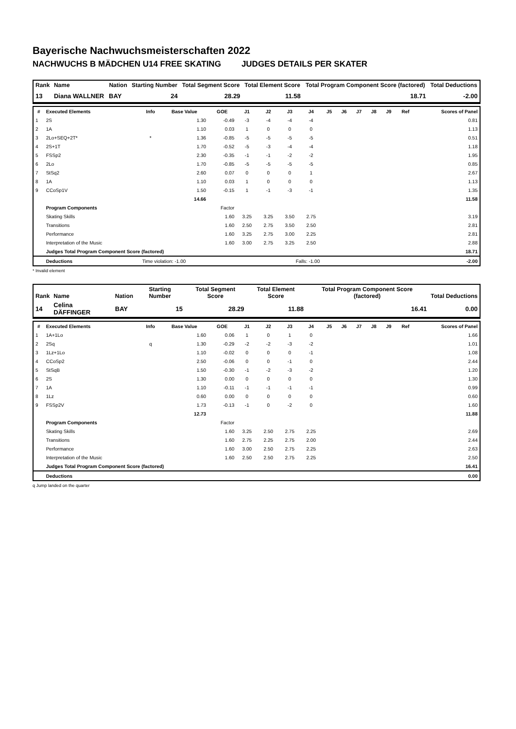Bayerische Nachwuchsmeisterschaften 2022
NACHWUCHS B MÄDCHEN U14 FREE SKATING JUDGES DETAILS PER SKATER
| Rank | Name | Nation | Starting Number | Total Segment Score | Total Element Score | Total Program Component Score (factored) | Total Deductions |
| --- | --- | --- | --- | --- | --- | --- | --- |
| 13 | Diana WALLNER | BAY | 24 | 28.29 | 11.58 | 18.71 | -2.00 |
| # | Executed Elements | Info | Base Value | GOE | J1 | J2 | J3 | J4 | J5 | J6 | J7 | J8 | J9 | Ref | Scores of Panel |
| --- | --- | --- | --- | --- | --- | --- | --- | --- | --- | --- | --- | --- | --- | --- | --- |
| 1 | 2S | | 1.30 | -0.49 | -3 | -4 | -4 | -4 | | | | | | | 0.81 |
| 2 | 1A | | 1.10 | 0.03 | 1 | 0 | 0 | 0 | | | | | | | 1.13 |
| 3 | 2Lo+SEQ+2T* | * | 1.36 | -0.85 | -5 | -5 | -5 | -5 | | | | | | | 0.51 |
| 4 | 2S+1T | | 1.70 | -0.52 | -5 | -3 | -4 | -4 | | | | | | | 1.18 |
| 5 | FSSp2 | | 2.30 | -0.35 | -1 | -1 | -2 | -2 | | | | | | | 1.95 |
| 6 | 2Lo | | 1.70 | -0.85 | -5 | -5 | -5 | -5 | | | | | | | 0.85 |
| 7 | StSq2 | | 2.60 | 0.07 | 0 | 0 | 0 | 1 | | | | | | | 2.67 |
| 8 | 1A | | 1.10 | 0.03 | 1 | 0 | 0 | 0 | | | | | | | 1.13 |
| 9 | CCoSp1V | | 1.50 | -0.15 | 1 | -1 | -3 | -1 | | | | | | | 1.35 |
| | | | 14.66 | | | | | | | | | | | | 11.58 |
| | Program Components | | | Factor | | | | | | | | | | | |
| | Skating Skills | | | 1.60 | 3.25 | 3.25 | 3.50 | 2.75 | | | | | | | 3.19 |
| | Transitions | | | 1.60 | 2.50 | 2.75 | 3.50 | 2.50 | | | | | | | 2.81 |
| | Performance | | | 1.60 | 3.25 | 2.75 | 3.00 | 2.25 | | | | | | | 2.81 |
| | Interpretation of the Music | | | 1.60 | 3.00 | 2.75 | 3.25 | 2.50 | | | | | | | 2.88 |
| | Judges Total Program Component Score (factored) | | | | | | | | | | | | | | 18.71 |
| | Deductions | Time violation: -1.00 | | | Falls: -1.00 | | | | | | | | | | -2.00 |
* Invalid element
| Rank | Name | Nation | Starting Number | Total Segment Score | Total Element Score | Total Program Component Score (factored) | Total Deductions |
| --- | --- | --- | --- | --- | --- | --- | --- |
| 14 | Celina DÄFFINGER | BAY | 15 | 28.29 | 11.88 | 16.41 | 0.00 |
| # | Executed Elements | Info | Base Value | GOE | J1 | J2 | J3 | J4 | J5 | J6 | J7 | J8 | J9 | Ref | Scores of Panel |
| --- | --- | --- | --- | --- | --- | --- | --- | --- | --- | --- | --- | --- | --- | --- | --- |
| 1 | 1A+1Lo | | 1.60 | 0.06 | 1 | 0 | 1 | 0 | | | | | | | 1.66 |
| 2 | 2Sq | q | 1.30 | -0.29 | -2 | -2 | -3 | -2 | | | | | | | 1.01 |
| 3 | 1Lz+1Lo | | 1.10 | -0.02 | 0 | 0 | 0 | -1 | | | | | | | 1.08 |
| 4 | CCoSp2 | | 2.50 | -0.06 | 0 | 0 | -1 | 0 | | | | | | | 2.44 |
| 5 | StSqB | | 1.50 | -0.30 | -1 | -2 | -3 | -2 | | | | | | | 1.20 |
| 6 | 2S | | 1.30 | 0.00 | 0 | 0 | 0 | 0 | | | | | | | 1.30 |
| 7 | 1A | | 1.10 | -0.11 | -1 | -1 | -1 | -1 | | | | | | | 0.99 |
| 8 | 1Lz | | 0.60 | 0.00 | 0 | 0 | 0 | 0 | | | | | | | 0.60 |
| 9 | FSSp2V | | 1.73 | -0.13 | -1 | 0 | -2 | 0 | | | | | | | 1.60 |
| | | | 12.73 | | | | | | | | | | | | 11.88 |
| | Program Components | | | Factor | | | | | | | | | | | |
| | Skating Skills | | | 1.60 | 3.25 | 2.50 | 2.75 | 2.25 | | | | | | | 2.69 |
| | Transitions | | | 1.60 | 2.75 | 2.25 | 2.75 | 2.00 | | | | | | | 2.44 |
| | Performance | | | 1.60 | 3.00 | 2.50 | 2.75 | 2.25 | | | | | | | 2.63 |
| | Interpretation of the Music | | | 1.60 | 2.50 | 2.50 | 2.75 | 2.25 | | | | | | | 2.50 |
| | Judges Total Program Component Score (factored) | | | | | | | | | | | | | | 16.41 |
| | Deductions | | | | | | | | | | | | | | 0.00 |
q Jump landed on the quarter